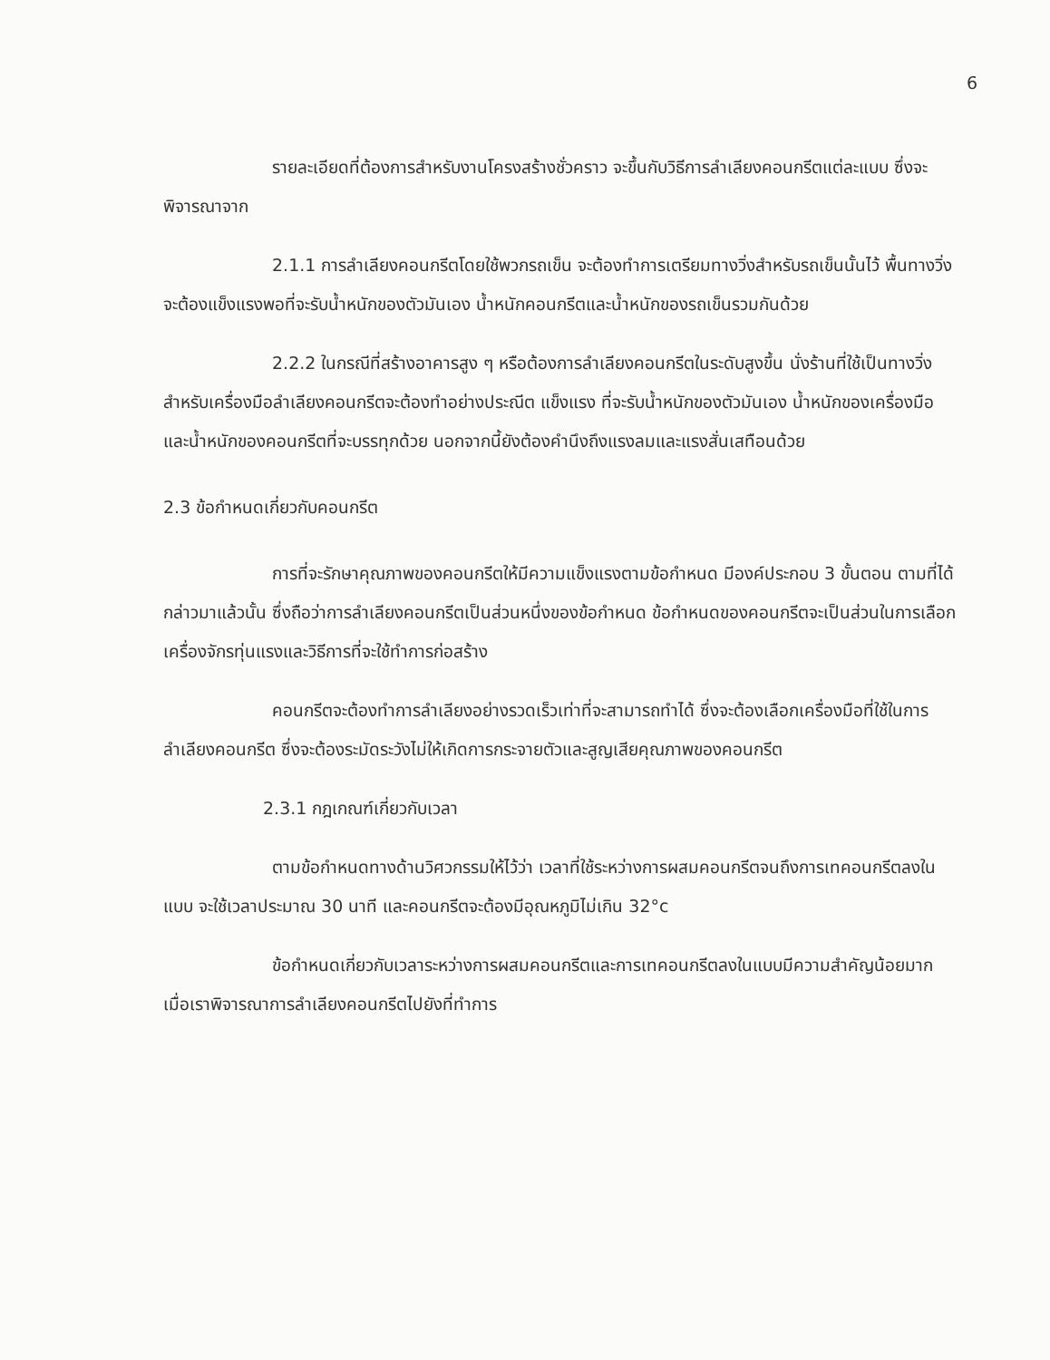6
รายละเอียดที่ต้องการสำหรับงานโครงสร้างชั่วคราว จะขึ้นกับวิธีการลำเลียงคอนกรีตแต่ละแบบ ซึ่งจะพิจารณาจาก
2.1.1 การลำเลียงคอนกรีตโดยใช้พวกรถเข็น จะต้องทำการเตรียมทางวิ่งสำหรับรถเข็นนั้นไว้ พื้นทางวิ่งจะต้องแข็งแรงพอที่จะรับน้ำหนักของตัวมันเอง น้ำหนักคอนกรีตและน้ำหนักของรถเข็นรวมกันด้วย
2.2.2 ในกรณีที่สร้างอาคารสูง ๆ หรือต้องการลำเลียงคอนกรีตในระดับสูงขึ้น นั่งร้านที่ใช้เป็นทางวิ่งสำหรับเครื่องมือลำเลียงคอนกรีตจะต้องทำอย่างประณีต แข็งแรง ที่จะรับน้ำหนักของตัวมันเอง น้ำหนักของเครื่องมือ และน้ำหนักของคอนกรีตที่จะบรรทุกด้วย นอกจากนี้ยังต้องคำนึงถึงแรงลมและแรงสั่นเสทือนด้วย
2.3 ข้อกำหนดเกี่ยวกับคอนกรีต
การที่จะรักษาคุณภาพของคอนกรีตให้มีความแข็งแรงตามข้อกำหนด มีองค์ประกอบ 3 ขั้นตอน ตามที่ได้กล่าวมาแล้วนั้น ซึ่งถือว่าการลำเลียงคอนกรีตเป็นส่วนหนึ่งของข้อกำหนด ข้อกำหนดของคอนกรีตจะเป็นส่วนในการเลือกเครื่องจักรทุ่นแรงและวิธีการที่จะใช้ทำการก่อสร้าง
คอนกรีตจะต้องทำการลำเลียงอย่างรวดเร็วเท่าที่จะสามารถทำได้ ซึ่งจะต้องเลือกเครื่องมือที่ใช้ในการลำเลียงคอนกรีต ซึ่งจะต้องระมัดระวังไม่ให้เกิดการกระจายตัวและสูญเสียคุณภาพของคอนกรีต
2.3.1 กฎเกณฑ์เกี่ยวกับเวลา
ตามข้อกำหนดทางด้านวิศวกรรมให้ไว้ว่า เวลาที่ใช้ระหว่างการผสมคอนกรีตจนถึงการเทคอนกรีตลงในแบบ จะใช้เวลาประมาณ 30 นาที และคอนกรีตจะต้องมีอุณหภูมิไม่เกิน 32°c
ข้อกำหนดเกี่ยวกับเวลาระหว่างการผสมคอนกรีตและการเทคอนกรีตลงในแบบมีความสำคัญน้อยมาก เมื่อเราพิจารณาการลำเลียงคอนกรีตไปยังที่ทำการ